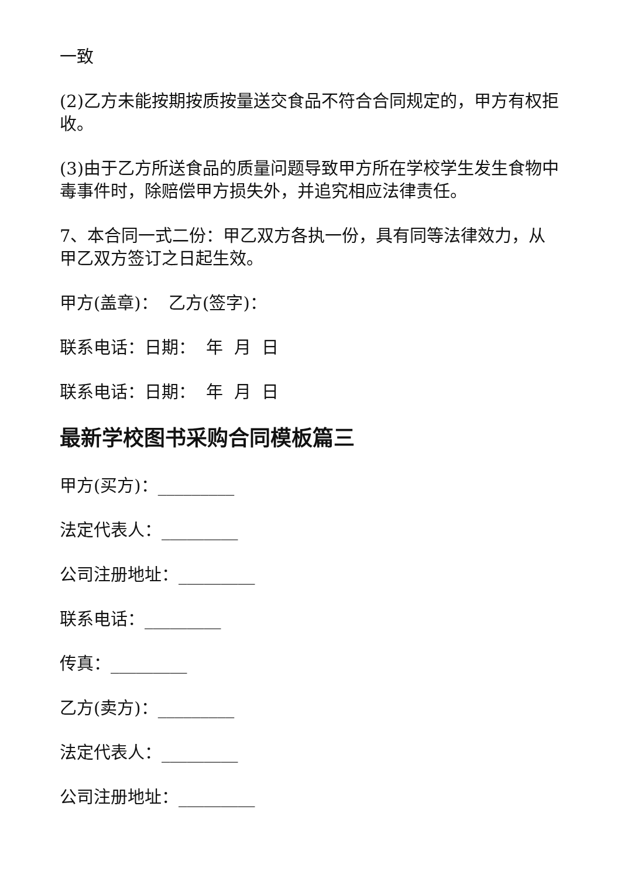一致
(2)乙方未能按期按质按量送交食品不符合合同规定的，甲方有权拒收。
(3)由于乙方所送食品的质量问题导致甲方所在学校学生发生食物中毒事件时，除赔偿甲方损失外，并追究相应法律责任。
7、本合同一式二份：甲乙双方各执一份，具有同等法律效力，从甲乙双方签订之日起生效。
甲方(盖章)： 乙方(签字)：
联系电话：日期： 年 月 日
联系电话：日期： 年 月 日
最新学校图书采购合同模板篇三
甲方(买方)：_________
法定代表人：_________
公司注册地址：_________
联系电话：_________
传真：_________
乙方(卖方)：_________
法定代表人：_________
公司注册地址：_________